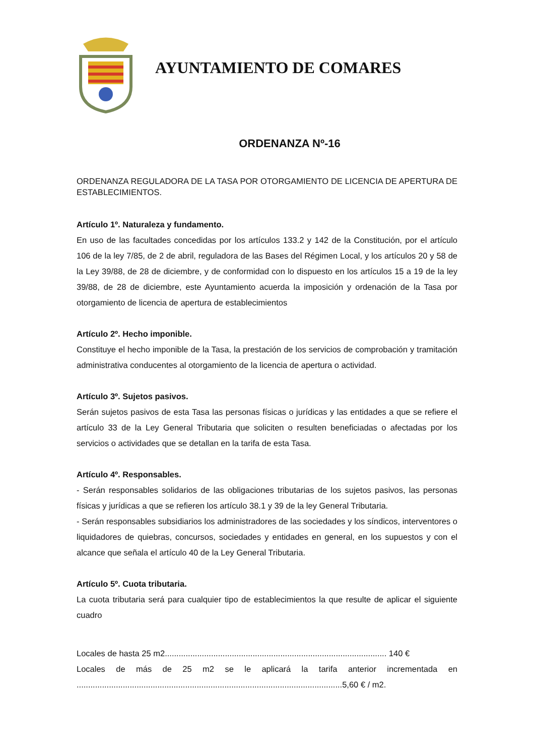AYUNTAMIENTO DE COMARES
ORDENANZA Nº-16
ORDENANZA REGULADORA DE LA TASA POR OTORGAMIENTO DE LICENCIA DE APERTURA DE ESTABLECIMIENTOS.
Artículo 1º. Naturaleza y fundamento.
En uso de las facultades concedidas por los artículos 133.2 y 142 de la Constitución, por el artículo 106 de la ley 7/85, de 2 de abril, reguladora de las Bases del Régimen Local, y los artículos 20 y 58 de la Ley 39/88, de 28 de diciembre, y de conformidad con lo dispuesto en los artículos 15 a 19 de la ley 39/88, de 28 de diciembre, este Ayuntamiento acuerda la imposición y ordenación de la Tasa por otorgamiento de licencia de apertura de establecimientos
Artículo 2º. Hecho imponible.
Constituye el hecho imponible de la Tasa, la prestación de los servicios de comprobación y tramitación administrativa conducentes al otorgamiento de la licencia de apertura o actividad.
Artículo 3º. Sujetos pasivos.
Serán sujetos pasivos de esta Tasa las personas físicas o jurídicas y las entidades a que se refiere el artículo 33 de la Ley General Tributaria que soliciten o resulten beneficiadas o afectadas por los servicios o actividades que se detallan en la tarifa de esta Tasa.
Artículo 4º. Responsables.
- Serán responsables solidarios de las obligaciones tributarias de los sujetos pasivos, las personas físicas y jurídicas a que se refieren los artículo 38.1 y 39 de la ley General Tributaria.
- Serán responsables subsidiarios los administradores de las sociedades y los síndicos, interventores o liquidadores de quiebras, concursos, sociedades y entidades en general, en los supuestos y con el alcance que señala el artículo 40 de la Ley General Tributaria.
Artículo 5º. Cuota tributaria.
La cuota tributaria será para cualquier tipo de establecimientos la que resulte de aplicar el siguiente cuadro
Locales de hasta 25 m2................................................................................................ 140 €
Locales de más de 25 m2 se le aplicará la tarifa anterior incrementada en ...................................................................................................................5,60 € / m2.